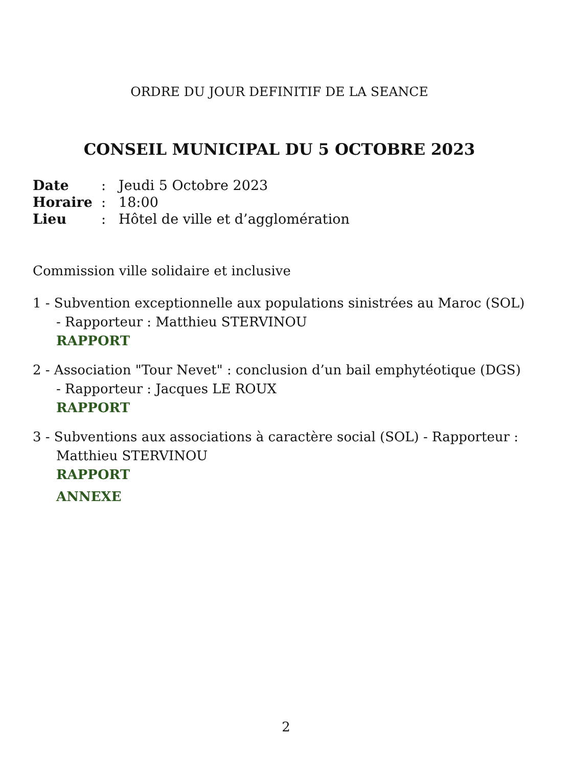ORDRE DU JOUR DEFINITIF DE LA SEANCE
CONSEIL MUNICIPAL DU 5 OCTOBRE 2023
| Date | : | Jeudi 5 Octobre 2023 |
| Horaire | : | 18:00 |
| Lieu | : | Hôtel de ville et d’agglomération |
Commission ville solidaire et inclusive
1 - Subvention exceptionnelle aux populations sinistrées au Maroc (SOL) - Rapporteur : Matthieu STERVINOU
RAPPORT
2 - Association "Tour Nevet" : conclusion d’un bail emphytéotique (DGS) - Rapporteur : Jacques LE ROUX
RAPPORT
3 - Subventions aux associations à caractère social (SOL) - Rapporteur : Matthieu STERVINOU
RAPPORT
ANNEXE
2